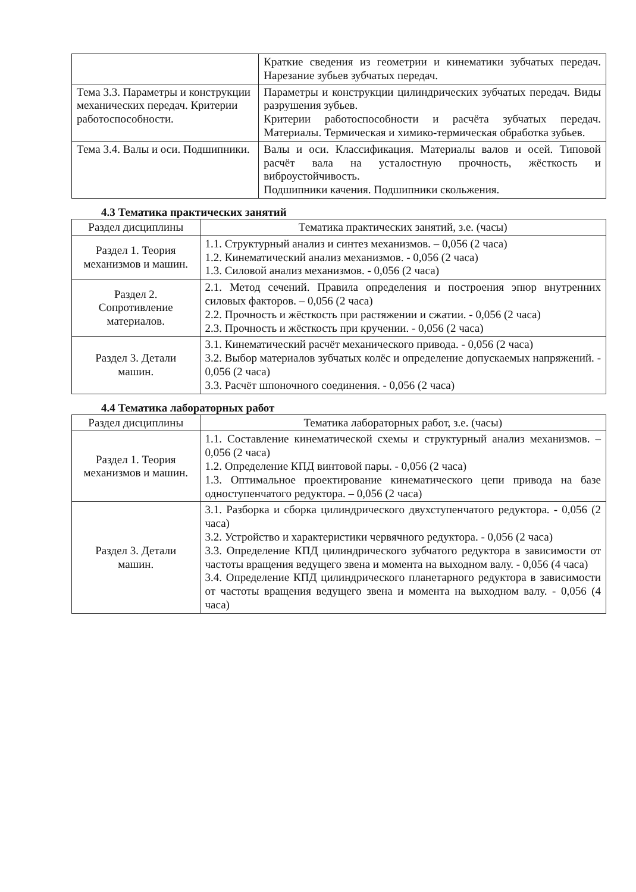| | Краткие сведения из геометрии и кинематики зубчатых передач. Нарезание зубьев зубчатых передач. |
| Тема 3.3. Параметры и конструкции механических передач. Критерии работоспособности. | Параметры и конструкции цилиндрических зубчатых передач. Виды разрушения зубьев. Критерии работоспособности и расчёта зубчатых передач. Материалы. Термическая и химико-термическая обработка зубьев. |
| Тема 3.4. Валы и оси. Подшипники. | Валы и оси. Классификация. Материалы валов и осей. Типовой расчёт вала на усталостную прочность, жёсткость и виброустойчивость. Подшипники качения. Подшипники скольжения. |
4.3 Тематика практических занятий
| Раздел дисциплины | Тематика практических занятий, з.е. (часы) |
| --- | --- |
| Раздел 1. Теория механизмов и машин. | 1.1. Структурный анализ и синтез механизмов. – 0,056 (2 часа) 1.2. Кинематический анализ механизмов. - 0,056 (2 часа) 1.3. Силовой анализ механизмов. - 0,056 (2 часа) |
| Раздел 2. Сопротивление материалов. | 2.1. Метод сечений. Правила определения и построения эпюр внутренних силовых факторов. – 0,056 (2 часа) 2.2. Прочность и жёсткость при растяжении и сжатии. - 0,056 (2 часа) 2.3. Прочность и жёсткость при кручении. - 0,056 (2 часа) |
| Раздел 3. Детали машин. | 3.1. Кинематический расчёт механического привода. - 0,056 (2 часа) 3.2. Выбор материалов зубчатых колёс и определение допускаемых напряжений. - 0,056 (2 часа) 3.3. Расчёт шпоночного соединения. - 0,056 (2 часа) |
4.4 Тематика лабораторных работ
| Раздел дисциплины | Тематика лабораторных работ, з.е. (часы) |
| --- | --- |
| Раздел 1. Теория механизмов и машин. | 1.1. Составление кинематической схемы и структурный анализ механизмов. – 0,056 (2 часа) 1.2. Определение КПД винтовой пары. - 0,056 (2 часа) 1.3. Оптимальное проектирование кинематического цепи привода на базе одноступенчатого редуктора. – 0,056 (2 часа) |
| Раздел 3. Детали машин. | 3.1. Разборка и сборка цилиндрического двухступенчатого редуктора. - 0,056 (2 часа) 3.2. Устройство и характеристики червячного редуктора. - 0,056 (2 часа) 3.3. Определение КПД цилиндрического зубчатого редуктора в зависимости от частоты вращения ведущего звена и момента на выходном валу. - 0,056 (4 часа) 3.4. Определение КПД цилиндрического планетарного редуктора в зависимости от частоты вращения ведущего звена и момента на выходном валу. - 0,056 (4 часа) |